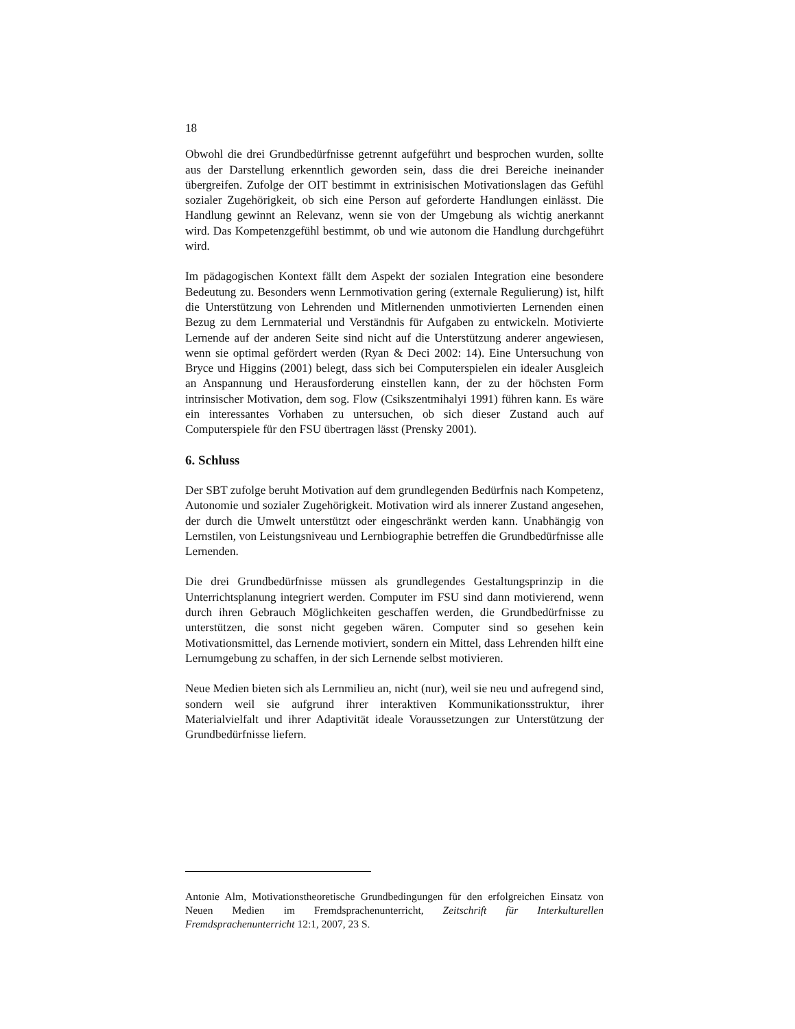18
Obwohl die drei Grundbedürfnisse getrennt aufgeführt und besprochen wurden, sollte aus der Darstellung erkenntlich geworden sein, dass die drei Bereiche ineinander übergreifen. Zufolge der OIT bestimmt in extrinisischen Motivationslagen das Gefühl sozialer Zugehörigkeit, ob sich eine Person auf geforderte Handlungen einlässt. Die Handlung gewinnt an Relevanz, wenn sie von der Umgebung als wichtig anerkannt wird. Das Kompetenzgefühl bestimmt, ob und wie autonom die Handlung durchgeführt wird.
Im pädagogischen Kontext fällt dem Aspekt der sozialen Integration eine besondere Bedeutung zu. Besonders wenn Lernmotivation gering (externale Regulierung) ist, hilft die Unterstützung von Lehrenden und Mitlernenden unmotivierten Lernenden einen Bezug zu dem Lernmaterial und Verständnis für Aufgaben zu entwickeln. Motivierte Lernende auf der anderen Seite sind nicht auf die Unterstützung anderer angewiesen, wenn sie optimal gefördert werden (Ryan & Deci 2002: 14). Eine Untersuchung von Bryce und Higgins (2001) belegt, dass sich bei Computerspielen ein idealer Ausgleich an Anspannung und Herausforderung einstellen kann, der zu der höchsten Form intrinsischer Motivation, dem sog. Flow (Csikszentmihalyi 1991) führen kann. Es wäre ein interessantes Vorhaben zu untersuchen, ob sich dieser Zustand auch auf Computerspiele für den FSU übertragen lässt (Prensky 2001).
6. Schluss
Der SBT zufolge beruht Motivation auf dem grundlegenden Bedürfnis nach Kompetenz, Autonomie und sozialer Zugehörigkeit. Motivation wird als innerer Zustand angesehen, der durch die Umwelt unterstützt oder eingeschränkt werden kann. Unabhängig von Lernstilen, von Leistungsniveau und Lernbiographie betreffen die Grundbedürfnisse alle Lernenden.
Die drei Grundbedürfnisse müssen als grundlegendes Gestaltungsprinzip in die Unterrichtsplanung integriert werden. Computer im FSU sind dann motivierend, wenn durch ihren Gebrauch Möglichkeiten geschaffen werden, die Grundbedürfnisse zu unterstützen, die sonst nicht gegeben wären. Computer sind so gesehen kein Motivationsmittel, das Lernende motiviert, sondern ein Mittel, dass Lehrenden hilft eine Lernumgebung zu schaffen, in der sich Lernende selbst motivieren.
Neue Medien bieten sich als Lernmilieu an, nicht (nur), weil sie neu und aufregend sind, sondern weil sie aufgrund ihrer interaktiven Kommunikationsstruktur, ihrer Materialvielfalt und ihrer Adaptivität ideale Voraussetzungen zur Unterstützung der Grundbedürfnisse liefern.
Antonie Alm, Motivationstheoretische Grundbedingungen für den erfolgreichen Einsatz von Neuen Medien im Fremdsprachenunterricht, Zeitschrift für Interkulturellen Fremdsprachenunterricht 12:1, 2007, 23 S.